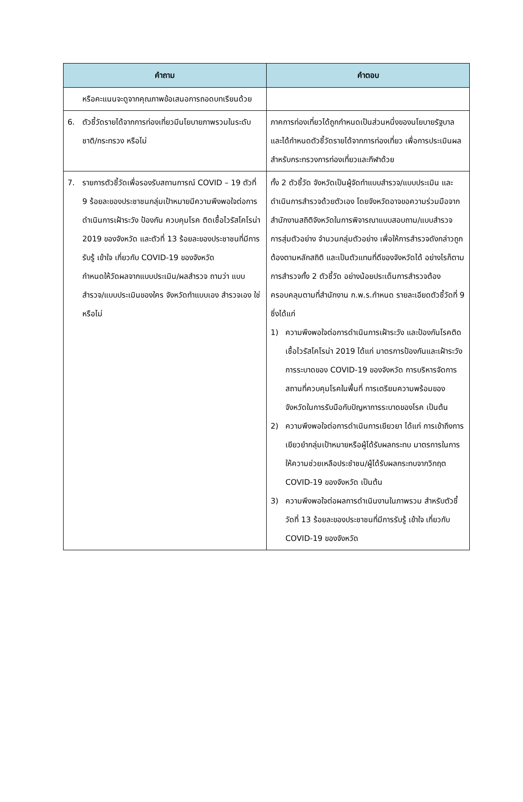| คำถาม | คำตอบ |
| --- | --- |
| หรือคะแนนจะดูจากคุณภาพข้อเสนอการถอดบทเรียนด้วย | |
| 6. ตัวชี้วัดรายได้จากการท่องเที่ยวมีนโยบายภาพรวมในระดับชาติ/กระทรวง หรือไม่ | ภาคการท่องเที่ยวได้ถูกกำหนดเป็นส่วนหนึ่งของนโยบายรัฐบาล และได้กำหนดตัวชี้วัดรายได้จากการท่องเที่ยว เพื่อการประเมินผลสำหรับกระทรวงการท่องเที่ยวและกีฬาด้วย |
| 7. รายการตัวชี้วัดเพื่อรองรับสถานการณ์ COVID – 19 ตัวที่ 9 ร้อยละของประชาชนกลุ่มเป้าหมายมีความพึงพอใจต่อการดำเนินการเฝ้าระวัง ป้องกัน ควบคุมโรค ติดเชื้อไวรัสโคโรน่า 2019 ของจังหวัด และตัวที่ 13 ร้อยละของประชาชนที่มีการรับรู้ เข้าใจ เกี่ยวกับ COVID-19 ของจังหวัด กำหนดให้วัดผลจากแบบประเมิน/ผลสำรวจ ถามว่า แบบสำรวจ/แบบประเมินของใคร จังหวัดทำแบบเอง สำรวจเอง ใช่หรือไม่ | ทั้ง 2 ตัวชี้วัด จังหวัดเป็นผู้จัดทำแบบสำรวจ/แบบประเมิน และดำเนินการสำรวจด้วยตัวเอง โดยจังหวัดอาจขอความร่วมมือจากสำนักงานสถิติจังหวัดในการพิจารณาแบบสอบถาม/แบบสำรวจ การสุ่มตัวอย่าง จำนวนกลุ่มตัวอย่าง เพื่อให้การสำรวจดังกล่าวถูกต้องตามหลักสถิติ และเป็นตัวแทนที่ดีของจังหวัดได้ อย่างไรก็ตาม การสำรวจทั้ง 2 ตัวชี้วัด อย่างน้อยประเด็นการสำรวจต้องครอบคลุมตามที่สำนักงาน ก.พ.ร.กำหนด รายละเอียดตัวชี้วัดที่ 9 ซึ่งได้แก่ 1) ความพึงพอใจต่อการดำเนินการเฝ้าระวัง และป้องกันโรคติดเชื้อไวรัสโคโรน่า 2019 ได้แก่ มาตรการป้องกันและเฝ้าระวังการระบาดของ COVID-19 ของจังหวัด การบริหารจัดการสถานที่ควบคุมโรคในพื้นที่ การเตรียมความพร้อมของจังหวัดในการรับมือกับปัญหาการระบาดของโรค เป็นต้น 2) ความพึงพอใจต่อการดำเนินการเยียวยา ได้แก่ การเข้าถึงการเยียวยำกลุ่มเป้าหมายหรือผู้ได้รับผลกระทบ มาตรการในการให้ความช่วยเหลือประชำชน/ผู้ได้รับผลกระทบจากวิกฤต COVID-19 ของจังหวัด เป็นต้น 3) ความพึงพอใจต่อผลการดำเนินงานในภาพรวม สำหรับตัวชี้วัดที่ 13 ร้อยละของประชาชนที่มีการรับรู้ เข้าใจ เกี่ยวกับ COVID-19 ของจังหวัด |